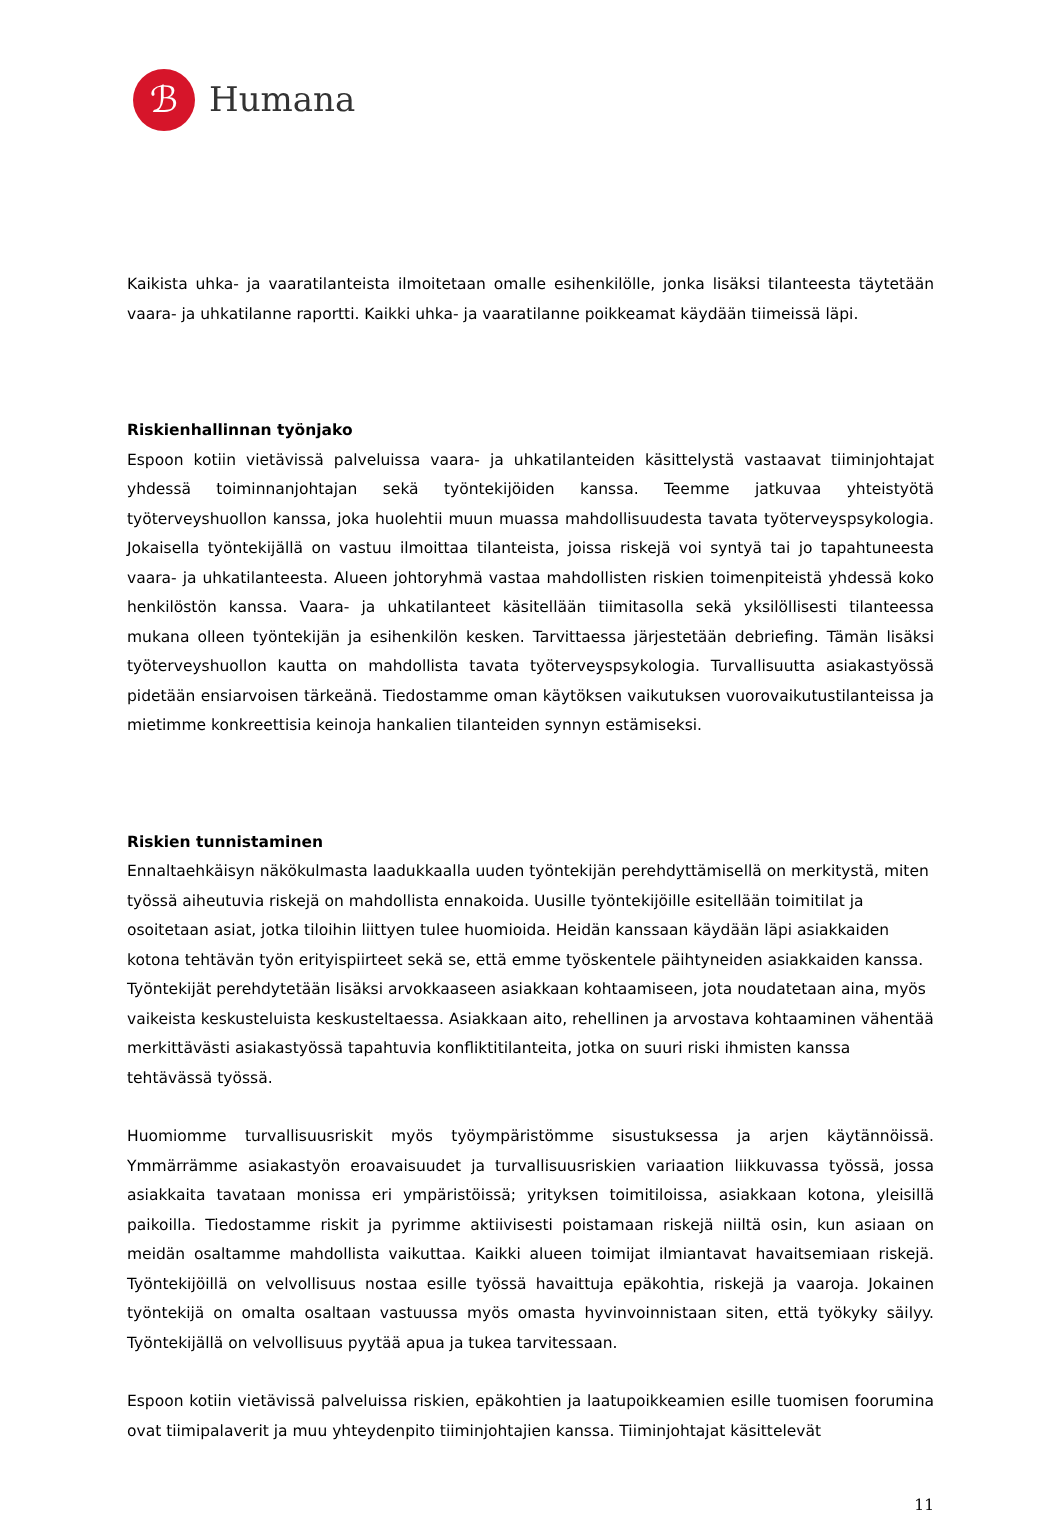ℬ
Humana
Kaikista uhka- ja vaaratilanteista ilmoitetaan omalle esihenkilölle, jonka lisäksi tilanteesta täytetään vaara- ja uhkatilanne raportti. Kaikki uhka- ja vaaratilanne poikkeamat käydään tiimeissä läpi.
Riskienhallinnan työnjako
Espoon kotiin vietävissä palveluissa vaara- ja uhkatilanteiden käsittelystä vastaavat tiiminjohtajat yhdessä toiminnanjohtajan sekä työntekijöiden kanssa. Teemme jatkuvaa yhteistyötä työterveyshuollon kanssa, joka huolehtii muun muassa mahdollisuudesta tavata työterveyspsykologia. Jokaisella työntekijällä on vastuu ilmoittaa tilanteista, joissa riskejä voi syntyä tai jo tapahtuneesta vaara- ja uhkatilanteesta. Alueen johtoryhmä vastaa mahdollisten riskien toimenpiteistä yhdessä koko henkilöstön kanssa. Vaara- ja uhkatilanteet käsitellään tiimitasolla sekä yksilöllisesti tilanteessa mukana olleen työntekijän ja esihenkilön kesken. Tarvittaessa järjestetään debriefing. Tämän lisäksi työterveyshuollon kautta on mahdollista tavata työterveyspsykologia. Turvallisuutta asiakastyössä pidetään ensiarvoisen tärkeänä. Tiedostamme oman käytöksen vaikutuksen vuorovaikutustilanteissa ja mietimme konkreettisia keinoja hankalien tilanteiden synnyn estämiseksi.
Riskien tunnistaminen
Ennaltaehkäisyn näkökulmasta laadukkaalla uuden työntekijän perehdyttämisellä on merkitystä, miten työssä aiheutuvia riskejä on mahdollista ennakoida. Uusille työntekijöille esitellään toimitilat ja osoitetaan asiat, jotka tiloihin liittyen tulee huomioida. Heidän kanssaan käydään läpi asiakkaiden kotona tehtävän työn erityispiirteet sekä se, että emme työskentele päihtyneiden asiakkaiden kanssa. Työntekijät perehdytetään lisäksi arvokkaaseen asiakkaan kohtaamiseen, jota noudatetaan aina, myös vaikeista keskusteluista keskusteltaessa. Asiakkaan aito, rehellinen ja arvostava kohtaaminen vähentää merkittävästi asiakastyössä tapahtuvia konfliktitilanteita, jotka on suuri riski ihmisten kanssa tehtävässä työssä.
Huomiomme turvallisuusriskit myös työympäristömme sisustuksessa ja arjen käytännöissä. Ymmärrämme asiakastyön eroavaisuudet ja turvallisuusriskien variaation liikkuvassa työssä, jossa asiakkaita tavataan monissa eri ympäristöissä; yrityksen toimitiloissa, asiakkaan kotona, yleisillä paikoilla. Tiedostamme riskit ja pyrimme aktiivisesti poistamaan riskejä niiltä osin, kun asiaan on meidän osaltamme mahdollista vaikuttaa. Kaikki alueen toimijat ilmiantavat havaitsemiaan riskejä. Työntekijöillä on velvollisuus nostaa esille työssä havaittuja epäkohtia, riskejä ja vaaroja. Jokainen työntekijä on omalta osaltaan vastuussa myös omasta hyvinvoinnistaan siten, että työkyky säilyy. Työntekijällä on velvollisuus pyytää apua ja tukea tarvitessaan.
Espoon kotiin vietävissä palveluissa riskien, epäkohtien ja laatupoikkeamien esille tuomisen foorumina ovat tiimipalaverit ja muu yhteydenpito tiiminjohtajien kanssa. Tiiminjohtajat käsittelevät
11